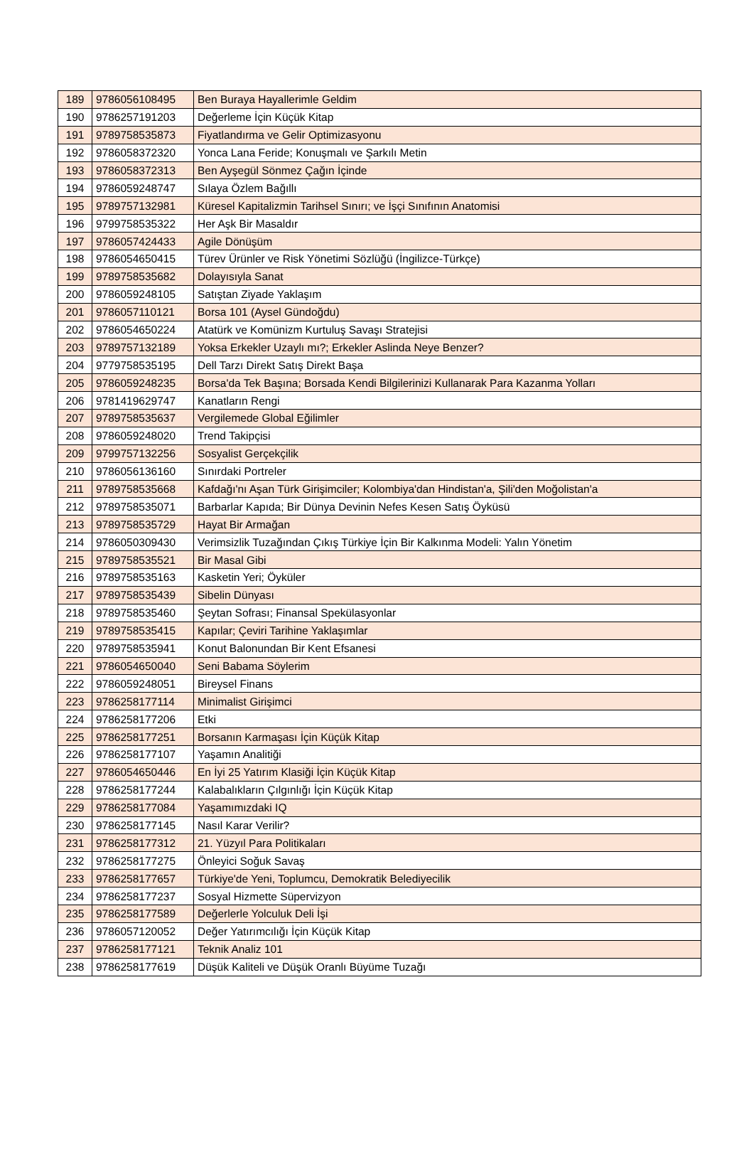| 189 | 9786056108495 | Ben Buraya Hayallerimle Geldim |
| 190 | 9786257191203 | Değerleme İçin Küçük Kitap |
| 191 | 9789758535873 | Fiyatlandırma ve Gelir Optimizasyonu |
| 192 | 9786058372320 | Yonca Lana Feride; Konuşmalı ve Şarkılı Metin |
| 193 | 9786058372313 | Ben Ayşegül Sönmez Çağın İçinde |
| 194 | 9786059248747 | Sılaya Özlem Bağıllı |
| 195 | 9789757132981 | Küresel Kapitalizmin Tarihsel Sınırı; ve İşçi Sınıfının Anatomisi |
| 196 | 9799758535322 | Her Aşk Bir Masaldır |
| 197 | 9786057424433 | Agile Dönüşüm |
| 198 | 9786054650415 | Türev Ürünler ve Risk Yönetimi Sözlüğü (İngilizce-Türkçe) |
| 199 | 9789758535682 | Dolayısıyla Sanat |
| 200 | 9786059248105 | Satıştan Ziyade Yaklaşım |
| 201 | 9786057110121 | Borsa 101 (Aysel Gündoğdu) |
| 202 | 9786054650224 | Atatürk ve Komünizm Kurtuluş Savaşı Stratejisi |
| 203 | 9789757132189 | Yoksa Erkekler Uzaylı mı?; Erkekler Aslinda Neye Benzer? |
| 204 | 9779758535195 | Dell Tarzı Direkt Satış Direkt Başa |
| 205 | 9786059248235 | Borsa'da Tek Başına; Borsada Kendi Bilgilerinizi Kullanarak Para Kazanma Yolları |
| 206 | 9781419629747 | Kanatların Rengi |
| 207 | 9789758535637 | Vergilemede Global Eğilimler |
| 208 | 9786059248020 | Trend Takipçisi |
| 209 | 9799757132256 | Sosyalist Gerçekçilik |
| 210 | 9786056136160 | Sınırdaki Portreler |
| 211 | 9789758535668 | Kafdağı'nı Aşan Türk Girişimciler; Kolombiya'dan Hindistan'a, Şili'den Moğolistan'a |
| 212 | 9789758535071 | Barbarlar Kapıda; Bir Dünya Devinin Nefes Kesen Satış Öyküsü |
| 213 | 9789758535729 | Hayat Bir Armağan |
| 214 | 9786050309430 | Verimsizlik Tuzağından Çıkış Türkiye İçin Bir Kalkınma Modeli: Yalın Yönetim |
| 215 | 9789758535521 | Bir Masal Gibi |
| 216 | 9789758535163 | Kasketin Yeri; Öyküler |
| 217 | 9789758535439 | Sibelin Dünyası |
| 218 | 9789758535460 | Şeytan Sofrası; Finansal Spekülasyonlar |
| 219 | 9789758535415 | Kapılar; Çeviri Tarihine Yaklaşımlar |
| 220 | 9789758535941 | Konut Balonundan Bir Kent Efsanesi |
| 221 | 9786054650040 | Seni Babama Söylerim |
| 222 | 9786059248051 | Bireysel Finans |
| 223 | 9786258177114 | Minimalist Girişimci |
| 224 | 9786258177206 | Etki |
| 225 | 9786258177251 | Borsanın Karmaşası İçin Küçük Kitap |
| 226 | 9786258177107 | Yaşamın Analitiği |
| 227 | 9786054650446 | En İyi 25 Yatırım Klasiği İçin Küçük Kitap |
| 228 | 9786258177244 | Kalabalıkların Çılgınlığı İçin Küçük Kitap |
| 229 | 9786258177084 | Yaşamımızdaki IQ |
| 230 | 9786258177145 | Nasıl Karar Verilir? |
| 231 | 9786258177312 | 21. Yüzyıl Para Politikaları |
| 232 | 9786258177275 | Önleyici Soğuk Savaş |
| 233 | 9786258177657 | Türkiye'de Yeni, Toplumcu, Demokratik Belediyecilik |
| 234 | 9786258177237 | Sosyal Hizmette Süpervizyon |
| 235 | 9786258177589 | Değerlerle Yolculuk Deli İşi |
| 236 | 9786057120052 | Değer Yatırımcılığı İçin Küçük Kitap |
| 237 | 9786258177121 | Teknik Analiz 101 |
| 238 | 9786258177619 | Düşük Kaliteli ve Düşük Oranlı Büyüme Tuzağı |